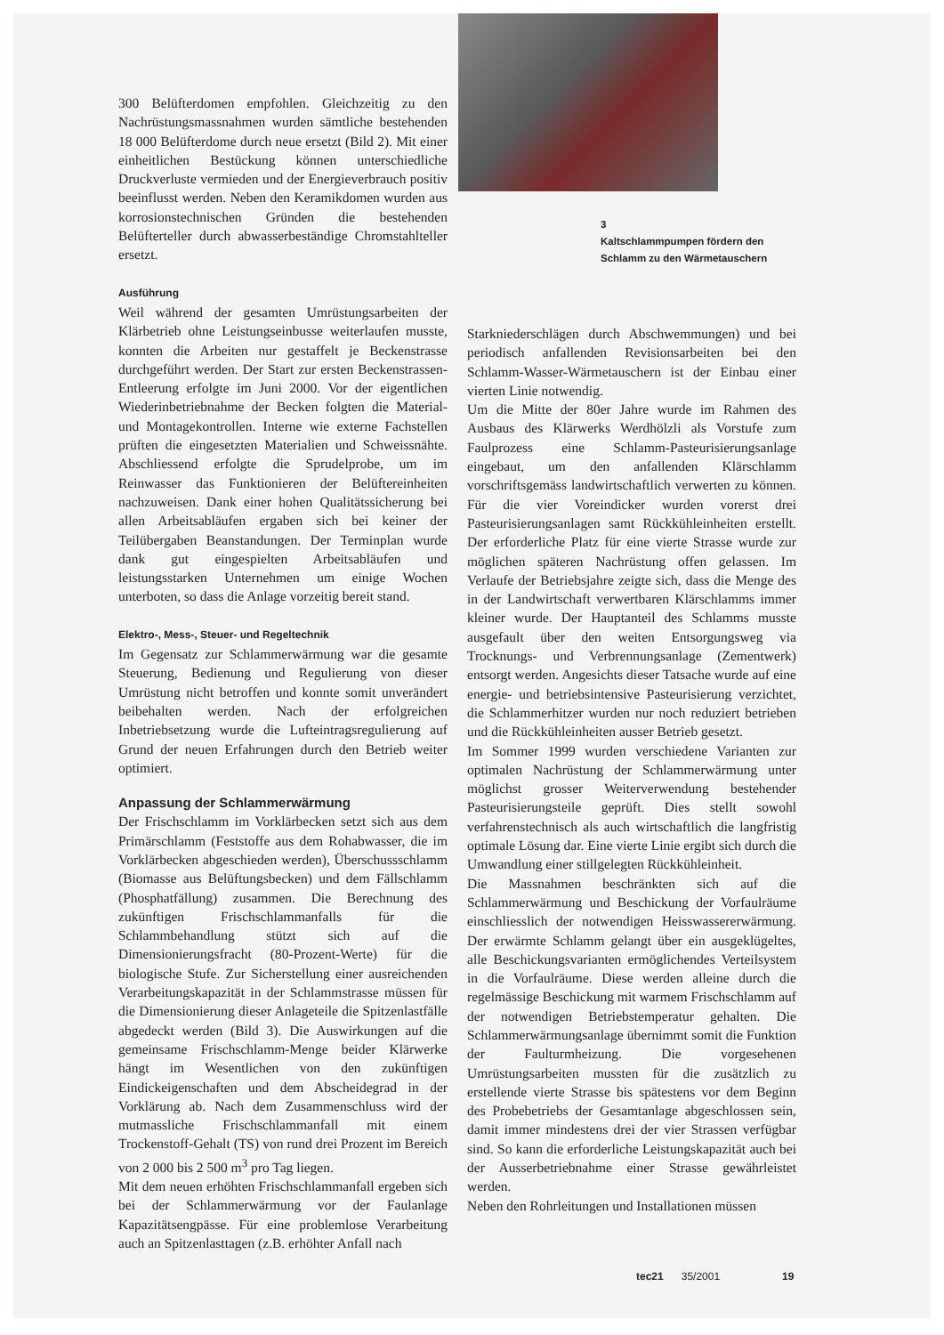300 Belüfterdomen empfohlen. Gleichzeitig zu den Nachrüstungsmassnahmen wurden sämtliche bestehenden 18 000 Belüfterdome durch neue ersetzt (Bild 2). Mit einer einheitlichen Bestückung können unterschiedliche Druckverluste vermieden und der Energieverbrauch positiv beeinflusst werden. Neben den Keramikdomen wurden aus korrosionstechnischen Gründen die bestehenden Belüfterteller durch abwasserbeständige Chromstahlteller ersetzt.
Ausführung
Weil während der gesamten Umrüstungsarbeiten der Klärbetrieb ohne Leistungseinbusse weiterlaufen musste, konnten die Arbeiten nur gestaffelt je Beckenstrasse durchgeführt werden. Der Start zur ersten Beckenstrassen-Entleerung erfolgte im Juni 2000. Vor der eigentlichen Wiederinbetriebnahme der Becken folgten die Material- und Montagekontrollen. Interne wie externe Fachstellen prüften die eingesetzten Materialien und Schweissnähte. Abschliessend erfolgte die Sprudelprobe, um im Reinwasser das Funktionieren der Belüftereinheiten nachzuweisen. Dank einer hohen Qualitätssicherung bei allen Arbeitsabläufen ergaben sich bei keiner der Teilübergaben Beanstandungen. Der Terminplan wurde dank gut eingespielten Arbeitsabläufen und leistungsstarken Unternehmen um einige Wochen unterboten, so dass die Anlage vorzeitig bereit stand.
Elektro-, Mess-, Steuer- und Regeltechnik
Im Gegensatz zur Schlammerwärmung war die gesamte Steuerung, Bedienung und Regulierung von dieser Umrüstung nicht betroffen und konnte somit unverändert beibehalten werden. Nach der erfolgreichen Inbetriebsetzung wurde die Lufteintragsregulierung auf Grund der neuen Erfahrungen durch den Betrieb weiter optimiert.
Anpassung der Schlammerwärmung
Der Frischschlamm im Vorklärbecken setzt sich aus dem Primärschlamm (Feststoffe aus dem Rohabwasser, die im Vorklärbecken abgeschieden werden), Überschussschlamm (Biomasse aus Belüftungsbecken) und dem Fällschlamm (Phosphatfällung) zusammen. Die Berechnung des zukünftigen Frischschlammanfalls für die Schlammbehandlung stützt sich auf die Dimensionierungsfracht (80-Prozent-Werte) für die biologische Stufe. Zur Sicherstellung einer ausreichenden Verarbeitungskapazität in der Schlammstrasse müssen für die Dimensionierung dieser Anlageteile die Spitzenlastfälle abgedeckt werden (Bild 3). Die Auswirkungen auf die gemeinsame Frischschlamm-Menge beider Klärwerke hängt im Wesentlichen von den zukünftigen Eindickeigenschaften und dem Abscheidegrad in der Vorklärung ab. Nach dem Zusammenschluss wird der mutmassliche Frischschlammanfall mit einem Trockenstoff-Gehalt (TS) von rund drei Prozent im Bereich von 2 000 bis 2 500 m<sup>3</sup> pro Tag liegen.
Mit dem neuen erhöhten Frischschlammanfall ergeben sich bei der Schlammerwärmung vor der Faulanlage Kapazitätsengpässe. Für eine problemlose Verarbeitung auch an Spitzenlasttagen (z.B. erhöhter Anfall nach
3
Kaltschlammpumpen fördern den Schlamm zu den Wärmetauschern
Starkniederschlägen durch Abschwemmungen) und bei periodisch anfallenden Revisionsarbeiten bei den Schlamm-Wasser-Wärmetauschern ist der Einbau einer vierten Linie notwendig.
Um die Mitte der 80er Jahre wurde im Rahmen des Ausbaus des Klärwerks Werdhölzli als Vorstufe zum Faulprozess eine Schlamm-Pasteurisierungsanlage eingebaut, um den anfallenden Klärschlamm vorschriftsgemäss landwirtschaftlich verwerten zu können. Für die vier Voreindicker wurden vorerst drei Pasteurisierungsanlagen samt Rückkühleinheiten erstellt. Der erforderliche Platz für eine vierte Strasse wurde zur möglichen späteren Nachrüstung offen gelassen. Im Verlaufe der Betriebsjahre zeigte sich, dass die Menge des in der Landwirtschaft verwertbaren Klärschlamms immer kleiner wurde. Der Hauptanteil des Schlamms musste ausgefault über den weiten Entsorgungsweg via Trocknungs- und Verbrennungsanlage (Zementwerk) entsorgt werden. Angesichts dieser Tatsache wurde auf eine energie- und betriebsintensive Pasteurisierung verzichtet, die Schlammerhitzer wurden nur noch reduziert betrieben und die Rückkühleinheiten ausser Betrieb gesetzt.
Im Sommer 1999 wurden verschiedene Varianten zur optimalen Nachrüstung der Schlammerwärmung unter möglichst grosser Weiterverwendung bestehender Pasteurisierungsteile geprüft. Dies stellt sowohl verfahrenstechnisch als auch wirtschaftlich die langfristig optimale Lösung dar. Eine vierte Linie ergibt sich durch die Umwandlung einer stillgelegten Rückkühleinheit.
Die Massnahmen beschränkten sich auf die Schlammerwärmung und Beschickung der Vorfaulräume einschliesslich der notwendigen Heisswassererwärmung. Der erwärmte Schlamm gelangt über ein ausgeklügeltes, alle Beschickungsvarianten ermöglichendes Verteilsystem in die Vorfaulräume. Diese werden alleine durch die regelmässige Beschickung mit warmem Frischschlamm auf der notwendigen Betriebstemperatur gehalten. Die Schlammerwärmungsanlage übernimmt somit die Funktion der Faulturmheizung. Die vorgesehenen Umrüstungsarbeiten mussten für die zusätzlich zu erstellende vierte Strasse bis spätestens vor dem Beginn des Probebetriebs der Gesamtanlage abgeschlossen sein, damit immer mindestens drei der vier Strassen verfügbar sind. So kann die erforderliche Leistungskapazität auch bei der Ausserbetriebnahme einer Strasse gewährleistet werden.
Neben den Rohrleitungen und Installationen müssen
tec21 35/2001 19